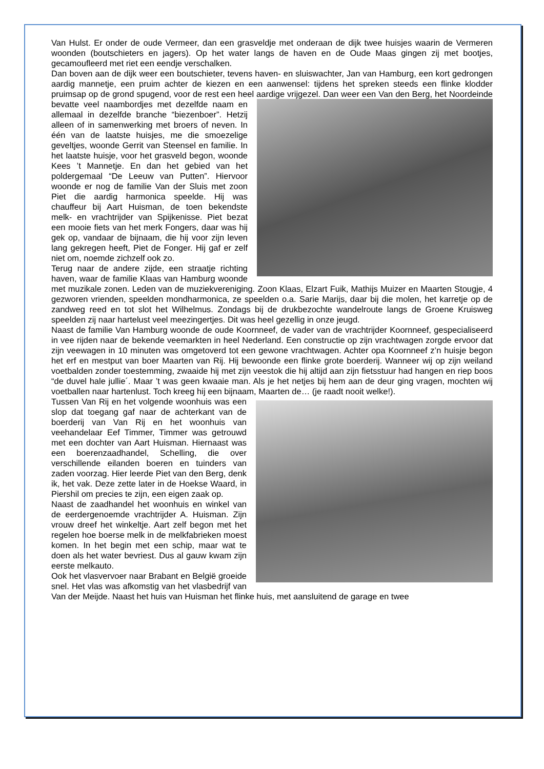Van Hulst. Er onder de oude Vermeer, dan een grasveldje met onderaan de dijk twee huisjes waarin de Vermeren woonden (boutschieters en jagers). Op het water langs de haven en de Oude Maas gingen zij met bootjes, gecamoufleerd met riet een eendje verschalken.
Dan boven aan de dijk weer een boutschieter, tevens haven- en sluiswachter, Jan van Hamburg, een kort gedrongen aardig mannetje, een pruim achter de kiezen en een aanwensel: tijdens het spreken steeds een flinke klodder pruimsap op de grond spugend, voor de rest een heel aardige vrijgezel. Dan weer een Van den Berg, het Noordeinde bevatte veel naambordjes met dezelfde naam en allemaal in dezelfde branche “biezenboer”. Hetzij alleen of in samenwerking met broers of neven. In één van de laatste huisjes, me die smoezelige geveltjes, woonde Gerrit van Steensel en familie. In het laatste huisje, voor het grasveld begon, woonde Kees ’t Mannetje. En dan het gebied van het poldergemaal “De Leeuw van Putten”. Hiervoor woonde er nog de familie Van der Sluis met zoon Piet die aardig harmonica speelde. Hij was chauffeur bij Aart Huisman, de toen bekendste melk- en vrachtrijder van Spijkenisse. Piet bezat een mooie fiets van het merk Fongers, daar was hij gek op, vandaar de bijnaam, die hij voor zijn leven lang gekregen heeft, Piet de Fonger. Hij gaf er zelf niet om, noemde zichzelf ook zo.
Terug naar de andere zijde, een straatje richting haven, waar de familie Klaas van Hamburg woonde met muzikale zonen. Leden van de muziekvereniging. Zoon Klaas, Elzart Fuik, Mathijs Muizer en Maarten Stougje, 4 gezworen vrienden, speelden mondharmonica, ze speelden o.a. Sarie Marijs, daar bij die molen, het karretje op de zandweg reed en tot slot het Wilhelmus. Zondags bij de drukbezochte wandelroute langs de Groene Kruisweg speelden zij naar hartelust veel meezingertjes. Dit was heel gezellig in onze jeugd.
Naast de familie Van Hamburg woonde de oude Koornneef, de vader van de vrachtrijder Koornneef, gespecialiseerd in vee rijden naar de bekende veemarkten in heel Nederland. Een constructie op zijn vrachtwagen zorgde ervoor dat zijn veewagen in 10 minuten was omgetoverd tot een gewone vrachtwagen. Achter opa Koornneef z’n huisje begon het erf en mestput van boer Maarten van Rij. Hij bewoonde een flinke grote boerderij. Wanneer wij op zijn weiland voetbalden zonder toestemming, zwaaide hij met zijn veestok die hij altijd aan zijn fietsstuur had hangen en riep boos “de duvel hale jullie´. Maar ’t was geen kwaaie man. Als je het netjes bij hem aan de deur ging vragen, mochten wij voetballen naar hartenlust. Toch kreeg hij een bijnaam, Maarten de… (je raadt nooit welke!).
Tussen Van Rij en het volgende woonhuis was een slop dat toegang gaf naar de achterkant van de boerderij van Van Rij en het woonhuis van veehandelaar Eef Timmer, Timmer was getrouwd met een dochter van Aart Huisman. Hiernaast was een boerenzaadhandel, Schelling, die over verschillende eilanden boeren en tuinders van zaden voorzag. Hier leerde Piet van den Berg, denk ik, het vak. Deze zette later in de Hoekse Waard, in Piershil om precies te zijn, een eigen zaak op.
Naast de zaadhandel het woonhuis en winkel van de eerdergenoemde vrachtrijder A. Huisman. Zijn vrouw dreef het winkeltje. Aart zelf begon met het regelen hoe boerse melk in de melkfabrieken moest komen. In het begin met een schip, maar wat te doen als het water bevriest. Dus al gauw kwam zijn eerste melkauto.
Ook het vlasvervoer naar Brabant en België groeide snel. Het vlas was afkomstig van het vlasbedrijf van Van der Meijde. Naast het huis van Huisman het flinke huis, met aansluitend de garage en twee